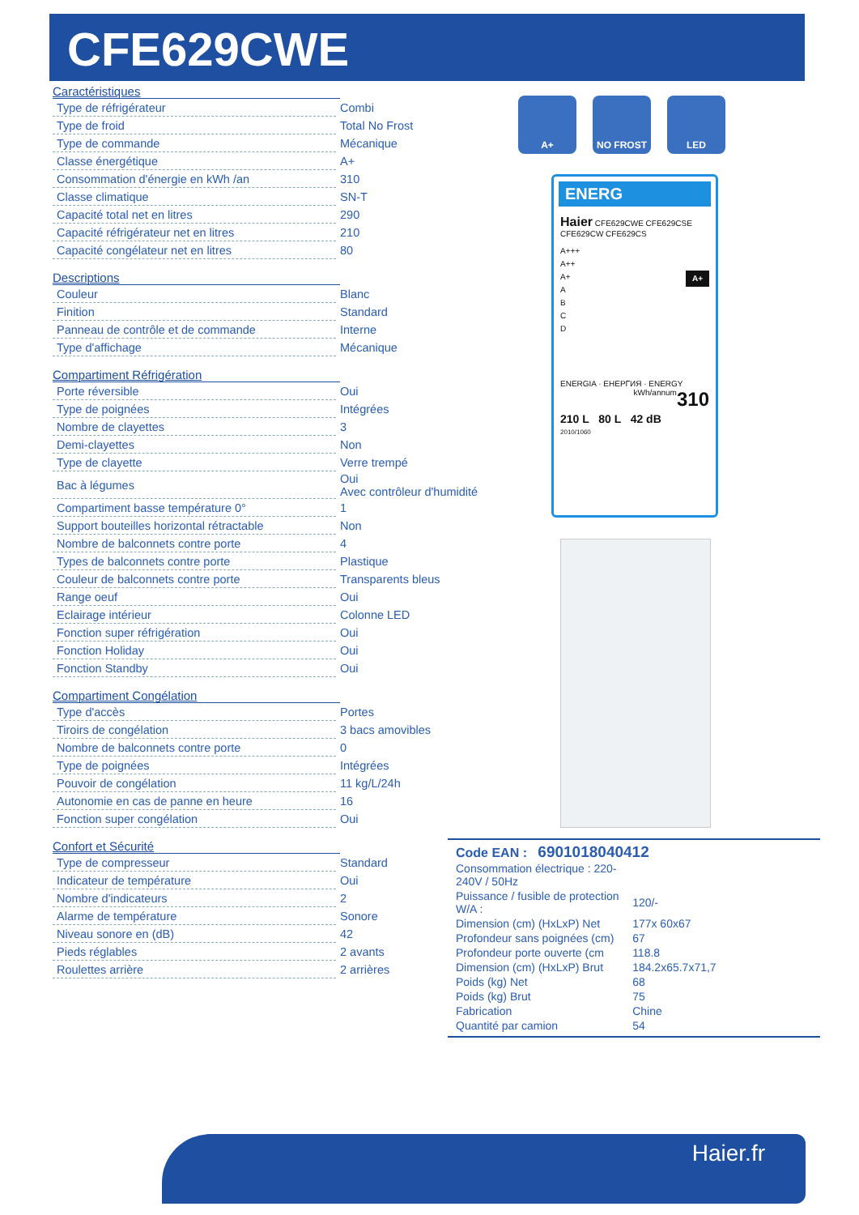CFE629CWE
Caractéristiques
| Type de réfrigérateur | Combi |
| Type de froid | Total No Frost |
| Type de commande | Mécanique |
| Classe énergétique | A+ |
| Consommation d'énergie en kWh /an | 310 |
| Classe climatique | SN-T |
| Capacité total net en litres | 290 |
| Capacité réfrigérateur net en litres | 210 |
| Capacité congélateur net en litres | 80 |
Descriptions
| Couleur | Blanc |
| Finition | Standard |
| Panneau de contrôle et de commande | Interne |
| Type d'affichage | Mécanique |
Compartiment Réfrigération
| Porte réversible | Oui |
| Type de poignées | Intégrées |
| Nombre de clayettes | 3 |
| Demi-clayettes | Non |
| Type de clayette | Verre trempé |
| Bac à légumes | Oui Avec contrôleur d'humidité |
| Compartiment basse température 0° | 1 |
| Support bouteilles horizontal rétractable | Non |
| Nombre de balconnets contre porte | 4 |
| Types de balconnets contre porte | Plastique |
| Couleur de balconnets contre porte | Transparents bleus |
| Range oeuf | Oui |
| Eclairage intérieur | Colonne LED |
| Fonction super réfrigération | Oui |
| Fonction Holiday | Oui |
| Fonction Standby | Oui |
Compartiment Congélation
| Type d'accès | Portes |
| Tiroirs de congélation | 3 bacs amovibles |
| Nombre de balconnets contre porte | 0 |
| Type de poignées | Intégrées |
| Pouvoir de congélation | 11 kg/L/24h |
| Autonomie en cas de panne en heure | 16 |
| Fonction super congélation | Oui |
Confort et Sécurité
| Type de compresseur | Standard |
| Indicateur de température | Oui |
| Nombre d'indicateurs | 2 |
| Alarme de température | Sonore |
| Niveau sonore en (dB) | 42 |
| Pieds réglables | 2 avants |
| Roulettes arrière | 2 arrières |
A+ NO FROST LED
ENERG
Haier CFE629CWE CFE629CSE CFE629CW CFE629CS
A+++
A++
A+ A+
A
B
C
D
ENERGIA · ЕНЕРГИЯ · ENERGY 310
kWh/annum
210 L 80 L 42 dB
2010/1060
Code EAN : 6901018040412
| Consommation électrique : 220-240V / 50Hz | |
| Puissance / fusible de protection W/A : | 120/- |
| Dimension (cm) (HxLxP) Net | 177x 60x67 |
| Profondeur sans poignées (cm) | 67 |
| Profondeur porte ouverte (cm | 118.8 |
| Dimension (cm) (HxLxP) Brut | 184.2x65.7x71,7 |
| Poids (kg) Net | 68 |
| Poids (kg) Brut | 75 |
| Fabrication | Chine |
| Quantité par camion | 54 |
Haier.fr